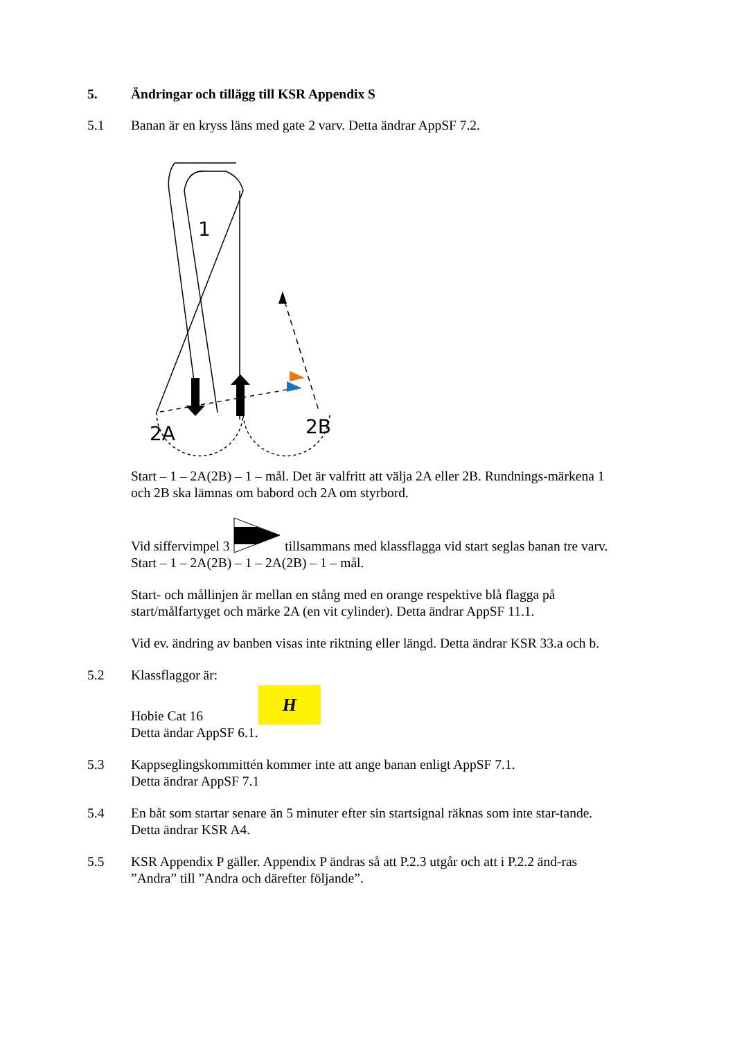5. Ändringar och tillägg till KSR Appendix S
5.1 Banan är en kryss läns med gate 2 varv. Detta ändrar AppSF 7.2.
1
2A
2B
Start – 1 – 2A(2B) – 1 – mål. Det är valfritt att välja 2A eller 2B. Rundnings-märkena 1 och 2B ska lämnas om babord och 2A om styrbord.
Vid siffervimpel 3 tillsammans med klassflagga vid start seglas banan tre varv. Start – 1 – 2A(2B) – 1 – 2A(2B) – 1 – mål.
Start- och mållinjen är mellan en stång med en orange respektive blå flagga på start/målfartyget och märke 2A (en vit cylinder). Detta ändrar AppSF 11.1.
Vid ev. ändring av banben visas inte riktning eller längd. Detta ändrar KSR 33.a och b.
5.2 Klassflaggor är:
Hobie Cat 16 H
Detta ändar AppSF 6.1.
5.3 Kappseglingskommittén kommer inte att ange banan enligt AppSF 7.1.
Detta ändrar AppSF 7.1
5.4 En båt som startar senare än 5 minuter efter sin startsignal räknas som inte star-tande. Detta ändrar KSR A4.
5.5 KSR Appendix P gäller. Appendix P ändras så att P.2.3 utgår och att i P.2.2 änd-ras ”Andra” till ”Andra och därefter följande”.